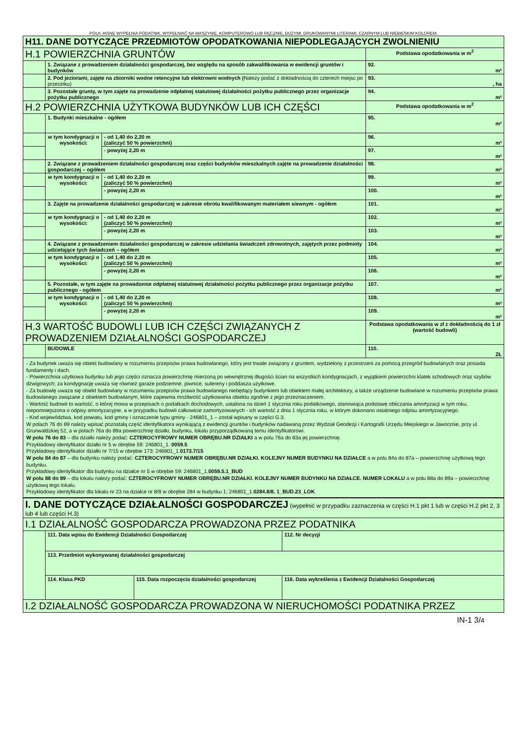POLA JASNE WYPEŁNIA PODATNIK. WYPEŁNIAĆ NA MASZYNIE, KOMPUTEROWO LUB RĘCZNIE, DUŻYMI, DRUKOWANYMI LITERAMI, CZARNYM LUB NIEBIESKIM KOLOREM.
| H11. DANE DOTYCZĄCE PRZEDMIOTÓW OPODATKOWANIA NIEPODLEGAJĄCYCH ZWOLNIENIU | | | |
| H.1 POWIERZCHNIA GRUNTÓW | | | Podstawa opodatkowania w m<sup>2</sup> |
| | 1. Związane z prowadzeniem działalności gospodarczej, bez względu na sposób zakwalifikowania w ewidencji gruntów i budynków | | 92. m² |
| | 2. Pod jeziorami, zajęte na zbiorniki wodne retencyjne lub elektrowni wodnych ( Należy podać z dokładnością do czterech miejsc po przecinku) | | 93. , ha |
| | 3. Pozostałe grunty, w tym zajęte na prowadzenie odpłatnej statutowej działalności pożytku publicznego przez organizacje pożytku publicznego | | 94. m² |
| H.2 POWIERZCHNIA UŻYTKOWA BUDYNKÓW LUB ICH CZĘŚCI | | | Podstawa opodatkowania w m<sup>2</sup> |
| | 1. Budynki mieszkalne - ogółem | | 95. m² |
| | w tym kondygnacji o wysokości: | - od 1,40 do 2,20 m (zaliczyć 50 % powierzchni) | 96. m² |
| | | - powyżej 2,20 m | 97. m² |
| | 2. Związane z prowadzeniem działalności gospodarczej oraz części budynków mieszkalnych zajęte na prowadzenie działalności gospodarczej – ogółem | | 98. m² |
| | w tym kondygnacji o wysokości: | - od 1,40 do 2,20 m (zaliczyć 50 % powierzchni) | 99. m² |
| | | - powyżej 2,20 m | 100. m² |
| | 3. Zajęte na prowadzenie działalności gospodarczej w zakresie obrotu kwalifikowanym materiałem siewnym - ogółem | | 101. m² |
| | w tym kondygnacji o wysokości: | - od 1,40 do 2,20 m (zaliczyć 50 % powierzchni) | 102. m² |
| | | - powyżej 2,20 m | 103. m² |
| | 4. Związane z prowadzeniem działalności gospodarczej w zakresie udzielania świadczeń zdrowotnych, zajętych przez podmioty udzielające tych świadczeń – ogółem | | 104. m² |
| | w tym kondygnacji o wysokości: | - od 1,40 do 2,20 m (zaliczyć 50 % powierzchni) | 105. m² |
| | | - powyżej 2,20 m | 106. m² |
| | 5. Pozostałe, w tym zajęte na prowadzenie odpłatnej statutowej działalności pożytku publicznego przez organizacje pożytku publicznego - ogółem | | 107. m² |
| | w tym kondygnacji o wysokości: | - od 1,40 do 2,20 m (zaliczyć 50 % powierzchni) | 108. m² |
| | | - powyżej 2,20 m | 109. m² |
| H.3 WARTOŚĆ BUDOWLI LUB ICH CZĘŚCI ZWIĄZANYCH Z PROWADZENIEM DZIAŁALNOŚCI GOSPODARCZEJ | | | Podstawa opodatkowania w zł z dokładnością do 1 zł (wartość budowli) |
| | BUDOWLE | | 110. ZŁ |
| - Za budynek uważa się obiekt budowlany w rozumieniu przepisów prawa budowlanego, który jest trwale związany z gruntem, wydzielony z przestrzeni za pomocą przegród budowlanych oraz posiada fundamenty i dach. - Powierzchnia użytkowa budynku lub jego części oznacza powierzchnię mierzoną po wewnętrznej długości ścian na wszystkich kondygnacjach, z wyjątkiem powierzchni klatek schodowych oraz szybów dźwigowych; za kondygnację uważa się również garaże podziemne, piwnice, sutereny i poddasza użytkowe. - Za budowlę uważa się obiekt budowlany w rozumieniu przepisów prawa budowlanego niebędący budynkiem lub obiektem małej architektury, a także urządzenie budowlane w rozumieniu przepisów prawa budowlanego związane z obiektem budowlanym, które zapewnia możliwość użytkowania obiektu zgodnie z jego przeznaczeniem. - Wartość budowli to wartość, o której mowa w przepisach o podatkach dochodowych, ustalona na dzień 1 stycznia roku podatkowego, stanowiąca podstawę obliczania amortyzacji w tym roku, niepomniejszona o odpisy amortyzacyjne, a w przypadku budowli całkowicie zamortyzowanych - ich wartość z dnia 1 stycznia roku, w którym dokonano ostatniego odpisu amortyzacyjnego. - Kod województwa, kod powiatu, kod gminy i oznaczenie typu gminy - 246801_1 – został wpisany w części G.3. W polach 76 do 89 należy wpisać pozostałą część identyfikatora wynikającą z ewidencji gruntów i budynków nadawaną przez Wydział Geodezji i Kartografii Urzędu Miejskiego w Jaworznie, przy ul. Grunwaldzkiej 52, a w polach 76a do 89a powierzchnię działki, budynku, lokalu przyporządkowaną temu identyfikatorowi. W polu 76 do 83 – dla działki należy podać: CZTEROCYFROWY NUMER OBRĘBU.NR DZIAŁKI a w polu 76a do 83a jej powierzchnię. Przykładowy identyfikator działki nr 5 w obrębie 59: 246801_1. 0059.5 Przykładowy identyfikator działki nr 7/15 w obrębie 173: 246801_1. 0173.7/15 W polu 84 do 87 – dla budynku należy podać: CZTEROCYFROWY NUMER OBRĘBU.NR DZIAŁKI. KOLEJNY NUMER BUDYNKU NA DZIAŁCE a w polu 84a do 87a – powierzchnię użytkową tego budynku. Przykładowy identyfikator dla budynku na działce nr 5 w obrębie 59: 246801_1. 0059.5.1_BUD W polu 88 do 89 – dla lokalu należy podać: CZTEROCYFROWY NUMER OBRĘBU.NR DZIAŁKI. KOLEJNY NUMER BUDYNKU NA DZIAŁCE. NUMER LOKALU a w polu 88a do 89a – powierzchnię użytkową tego lokalu. Przykładowy identyfikator dla lokalu nr 23 na działce nr 8/8 w obrębie 284 w budynku 1: 246801_1. 0284.8/8. 1_BUD.23_LOK | | | |
| I. DANE DOTYCZĄCE DZIAŁALNOŚCI GOSPODARCZEJ (wypełnić w przypadku zaznaczenia w części H.1 pkt 1 lub w części H.2 pkt 2, 3 lub 4 lub części H.3) | | | |
| I.1 DZIAŁALNOŚĆ GOSPODARCZA PROWADZONA PRZEZ PODATNIKA | | | |
| | 111. Data wpisu do Ewidencji Działalności Gospodarczej | | 112. Nr decyzji |
| | 113. Przedmiot wykonywanej działalności gospodarczej | | |
| | 114. Klasa PKD | 115. Data rozpoczęcia działalności gospodarczej | 116. Data wykreślenia z Ewidencji Działalności Gospodarczej |
| I.2 DZIAŁALNOŚĆ GOSPODARCZA PROWADZONA W NIERUCHOMOŚCI PODATNIKA PRZEZ | | | |
IN-1 3/4